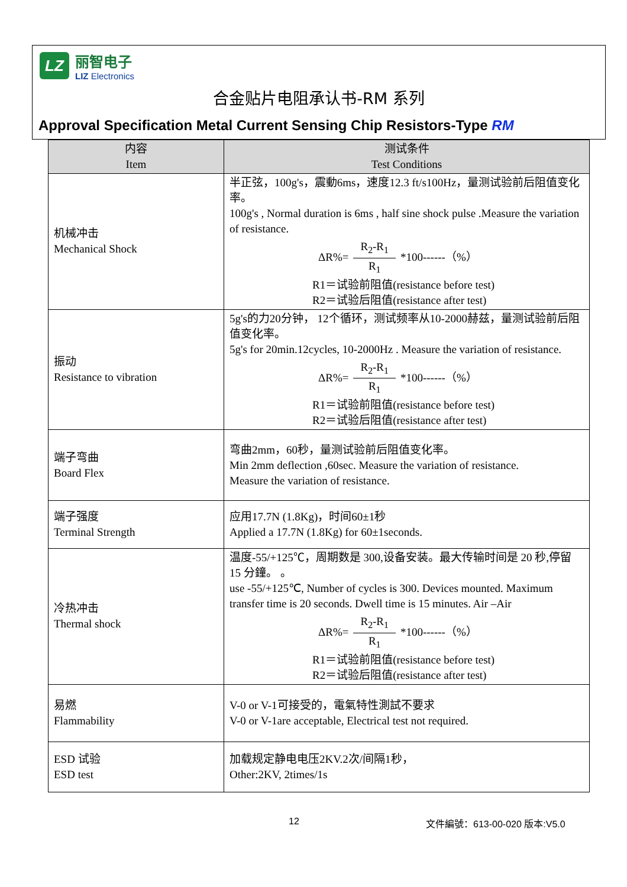LZ
丽智电子
LIZ Electronics
合金贴片电阻承认书-RM 系列
Approval Specification Metal Current Sensing Chip Resistors-Type RM
| 内容 Item | 测试条件 Test Conditions |
| --- | --- |
| 机械冲击 Mechanical Shock | 半正弦，100g's，震動6ms，速度12.3 ft/s100Hz，量测试验前后阻值变化率。 100g's , Normal duration is 6ms , half sine shock pulse .Measure the variation of resistance. ΔR%= R<sub>2</sub>-R<sub>1</sub> R<sub>1</sub> *100------（%） R1＝试验前阻值(resistance before test) R2＝试验后阻值(resistance after test) |
| 振动 Resistance to vibration | 5g's的力20分钟， 12个循环，测试频率从10-2000赫兹，量测试验前后阻值变化率。 5g's for 20min.12cycles, 10-2000Hz . Measure the variation of resistance. ΔR%= R<sub>2</sub>-R<sub>1</sub> R<sub>1</sub> *100------（%） R1＝试验前阻值(resistance before test) R2＝试验后阻值(resistance after test) |
| 端子弯曲 Board Flex | 弯曲2mm，60秒，量测试验前后阻值变化率。 Min 2mm deflection ,60sec. Measure the variation of resistance. Measure the variation of resistance. |
| 端子强度 Terminal Strength | 应用17.7N (1.8Kg)，时间60±1秒 Applied a 17.7N (1.8Kg) for 60±1seconds. |
| 冷热冲击 Thermal shock | 温度-55/+125℃，周期数是 300,设备安装。最大传输时间是 20 秒,停留 15 分鐘。 。 use -55/+125℃, Number of cycles is 300. Devices mounted. Maximum transfer time is 20 seconds. Dwell time is 15 minutes. Air –Air ΔR%= R<sub>2</sub>-R<sub>1</sub> R<sub>1</sub> *100------（%） R1＝试验前阻值(resistance before test) R2＝试验后阻值(resistance after test) |
| 易燃 Flammability | V-0 or V-1可接受的，電氣特性測試不要求 V-0 or V-1are acceptable, Electrical test not required. |
| ESD 试验 ESD test | 加载规定静电电压2KV.2次/间隔1秒， Other:2KV, 2times/1s |
12 文件編號：613-00-020 版本:V5.0